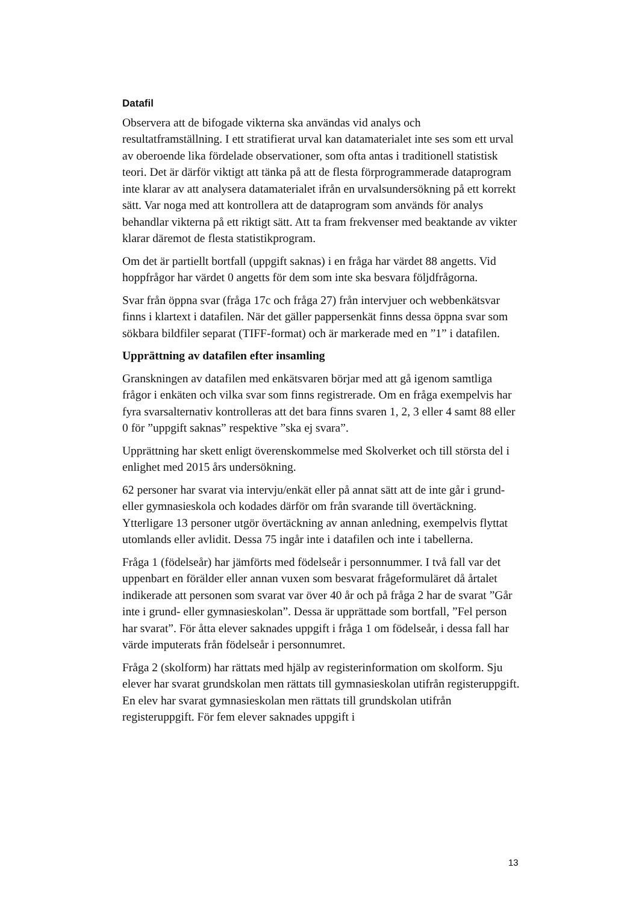Datafil
Observera att de bifogade vikterna ska användas vid analys och resultatframställning. I ett stratifierat urval kan datamaterialet inte ses som ett urval av oberoende lika fördelade observationer, som ofta antas i traditionell statistisk teori. Det är därför viktigt att tänka på att de flesta förprogrammerade dataprogram inte klarar av att analysera datamaterialet ifrån en urvalsundersökning på ett korrekt sätt. Var noga med att kontrollera att de dataprogram som används för analys behandlar vikterna på ett riktigt sätt. Att ta fram frekvenser med beaktande av vikter klarar däremot de flesta statistikprogram.
Om det är partiellt bortfall (uppgift saknas) i en fråga har värdet 88 angetts. Vid hoppfrågor har värdet 0 angetts för dem som inte ska besvara följdfrågorna.
Svar från öppna svar (fråga 17c och fråga 27) från intervjuer och webbenkätsvar finns i klartext i datafilen. När det gäller pappersenkät finns dessa öppna svar som sökbara bildfiler separat (TIFF-format) och är markerade med en ”1” i datafilen.
Upprättning av datafilen efter insamling
Granskningen av datafilen med enkätsvaren börjar med att gå igenom samtliga frågor i enkäten och vilka svar som finns registrerade. Om en fråga exempelvis har fyra svarsalternativ kontrolleras att det bara finns svaren 1, 2, 3 eller 4 samt 88 eller 0 för ”uppgift saknas” respektive ”ska ej svara”.
Upprättning har skett enligt överenskommelse med Skolverket och till största del i enlighet med 2015 års undersökning.
62 personer har svarat via intervju/enkät eller på annat sätt att de inte går i grund- eller gymnasieskola och kodades därför om från svarande till övertäckning. Ytterligare 13 personer utgör övertäckning av annan anledning, exempelvis flyttat utomlands eller avlidit. Dessa 75 ingår inte i datafilen och inte i tabellerna.
Fråga 1 (födelseår) har jämförts med födelseår i personnummer. I två fall var det uppenbart en förälder eller annan vuxen som besvarat frågeformuläret då årtalet indikerade att personen som svarat var över 40 år och på fråga 2 har de svarat ”Går inte i grund- eller gymnasieskolan”. Dessa är upprättade som bortfall, ”Fel person har svarat”. För åtta elever saknades uppgift i fråga 1 om födelseår, i dessa fall har värde imputerats från födelseår i personnumret.
Fråga 2 (skolform) har rättats med hjälp av registerinformation om skolform. Sju elever har svarat grundskolan men rättats till gymnasieskolan utifrån registeruppgift. En elev har svarat gymnasieskolan men rättats till grundskolan utifrån registeruppgift. För fem elever saknades uppgift i
13